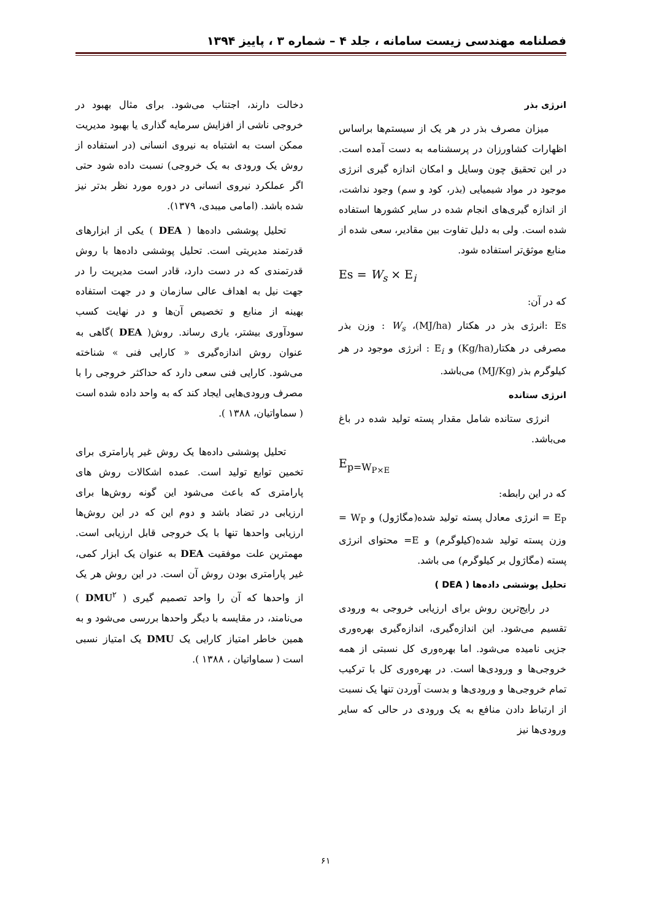فصلنامه مهندسی زیست سامانه ، جلد ۴ – شماره ۳ ، پاییز ۱۳۹۴
انرژی بذر
میزان مصرف بذر در هر یک از سیستم‌ها براساس اظهارات کشاورزان در پرسشنامه به دست آمده است. در این تحقیق چون وسایل و امکان اندازه گیری انرژی موجود در مواد شیمیایی (بذر، کود و سم) وجود نداشت، از اندازه گیری‌های انجام شده در سایر کشورها استفاده شده است. ولی به دلیل تفاوت بین مقادیر، سعی شده از منابع موثق‌تر استفاده شود.
Es = W<sub>s</sub> × E<sub>i</sub>
که در آن:
Es :انرژی بذر در هکتار (MJ/ha)، W<sub>s</sub> : وزن بذر مصرفی در هکتار(Kg/ha) و E<sub>i</sub> : انرژی موجود در هر کیلوگرم بذر (MJ/Kg) می‌باشد.
انرژی ستانده
انرژی ستانده شامل مقدار پسته تولید شده در باغ می‌باشد.
E<sub>p=W<sub>P×E</sub></sub>
که در این رابطه:
E<sub>P</sub> = انرژی معادل پسته تولید شده(مگاژول) و W<sub>P</sub> = وزن پسته تولید شده(کیلوگرم) و E= محتوای انرژی پسته (مگاژول بر کیلوگرم) می باشد.
تحلیل پوششی داده‌ها ( DEA )
در رایج‌ترین روش برای ارزیابی خروجی به ورودی تقسیم می‌شود. این اندازه‌گیری، اندازه‌گیری بهره‌وری جزیی نامیده می‌شود. اما بهره‌وری کل نسبتی از همه خروجی‌ها و ورودی‌ها است. در بهره‌وری کل با ترکیب تمام خروجی‌ها و ورودی‌ها و بدست آوردن تنها یک نسبت از ارتباط دادن منافع به یک ورودی در حالی که سایر ورودی‌ها نیز
دخالت دارند، اجتناب می‌شود. برای مثال بهبود در خروجی ناشی از افزایش سرمایه گذاری یا بهبود مدیریت ممکن است به اشتباه به نیروی انسانی (در استفاده از روش یک ورودی به یک خروجی) نسبت داده شود حتی اگر عملکرد نیروی انسانی در دوره مورد نظر بدتر نیز شده باشد. (امامی میبدی، ۱۳۷۹).
تحلیل پوششی داده‌ها ( DEA ) یکی از ابزارهای قدرتمند مدیریتی است. تحلیل پوششی داده‌ها با روش قدرتمندی که در دست دارد، قادر است مدیریت را در جهت نیل به اهداف عالی سازمان و در جهت استفاده بهینه از منابع و تخصیص آن‌ها و در نهایت کسب سودآوری بیشتر، یاری رساند. روش( DEA )گاهی به عنوان روش اندازه‌گیری « کارایی فنی » شناخته می‌شود. کارایی فنی سعی دارد که حداکثر خروجی را با مصرف ورودی‌هایی ایجاد کند که به واحد داده شده است ( سماواتیان، ۱۳۸۸ ).
تحلیل پوششی داده‌ها یک روش غیر پارامتری برای تخمین توابع تولید است. عمده اشکالات روش های پارامتری که باعث می‌شود این گونه روش‌ها برای ارزیابی در تضاد باشد و دوم این که در این روش‌ها ارزیابی واحدها تنها با یک خروجی قابل ارزیابی است. مهمترین علت موفقیت DEA به عنوان یک ابزار کمی، غیر پارامتری بودن روش آن است. در این روش هر یک از واحدها که آن را واحد تصمیم گیری ( DMU<sup>۲</sup> ) می‌نامند، در مقایسه با دیگر واحدها بررسی می‌شود و به همین خاطر امتیاز کارایی یک DMU یک امتیاز نسبی است ( سماواتیان ، ۱۳۸۸ ).
۶۱